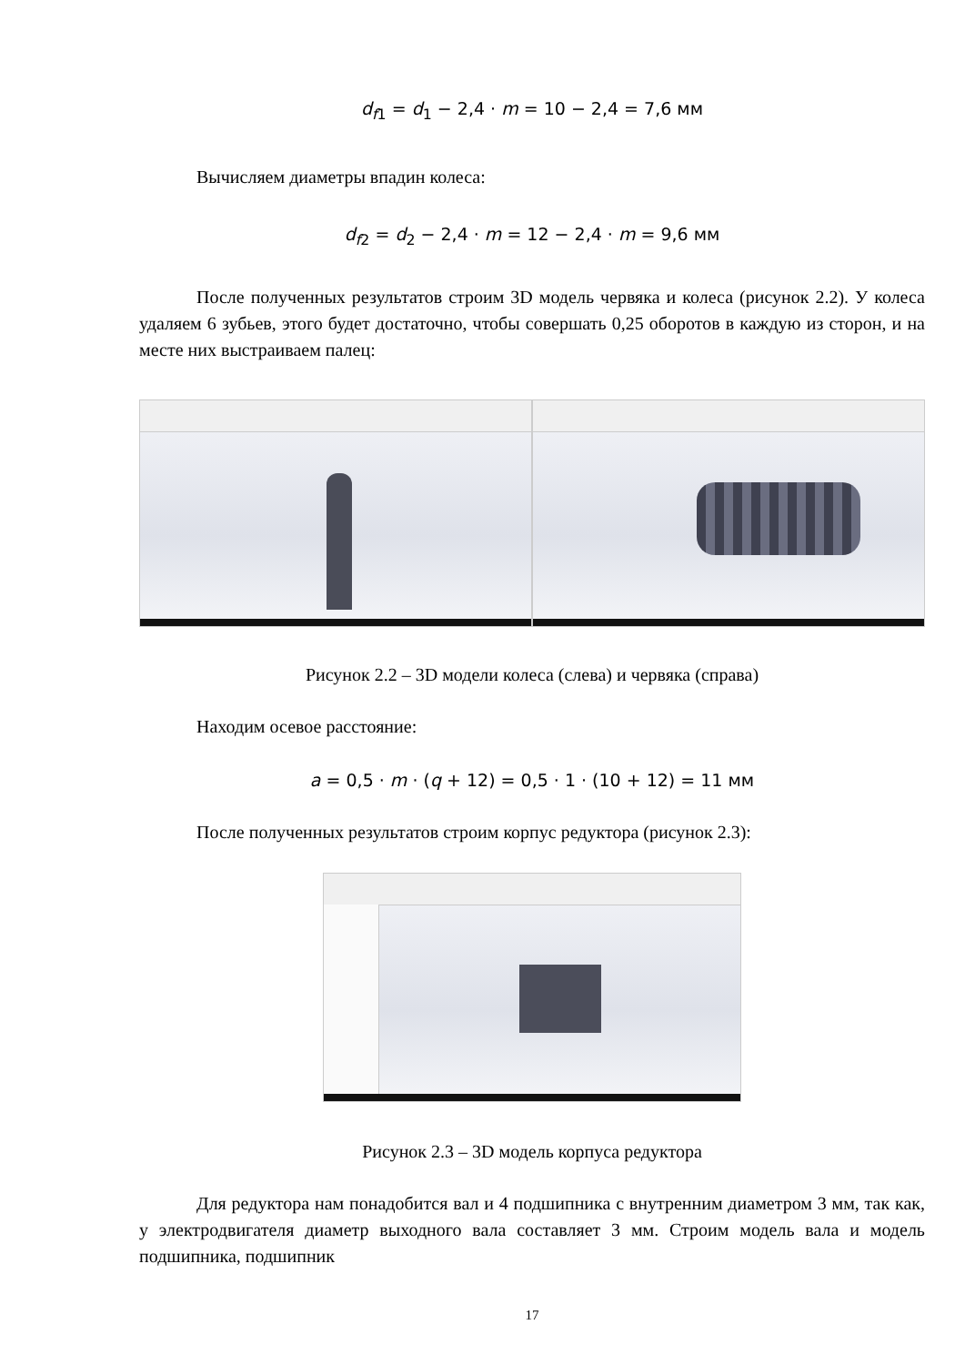d<sub>f1</sub> = d<sub>1</sub> − 2,4 · m = 10 − 2,4 = 7,6 мм
Вычисляем диаметры впадин колеса:
d<sub>f2</sub> = d<sub>2</sub> − 2,4 · m = 12 − 2,4 · m = 9,6 мм
После полученных результатов строим 3D модель червяка и колеса (рисунок 2.2). У колеса удаляем 6 зубьев, этого будет достаточно, чтобы совершать 0,25 оборотов в каждую из сторон, и на месте них выстраиваем палец:
Рисунок 2.2 – 3D модели колеса (слева) и червяка (справа)
Находим осевое расстояние:
a = 0,5 · m · (q + 12) = 0,5 · 1 · (10 + 12) = 11 мм
После полученных результатов строим корпус редуктора (рисунок 2.3):
Рисунок 2.3 – 3D модель корпуса редуктора
Для редуктора нам понадобится вал и 4 подшипника с внутренним диаметром 3 мм, так как, у электродвигателя диаметр выходного вала составляет 3 мм. Строим модель вала и модель подшипника, подшипник
17